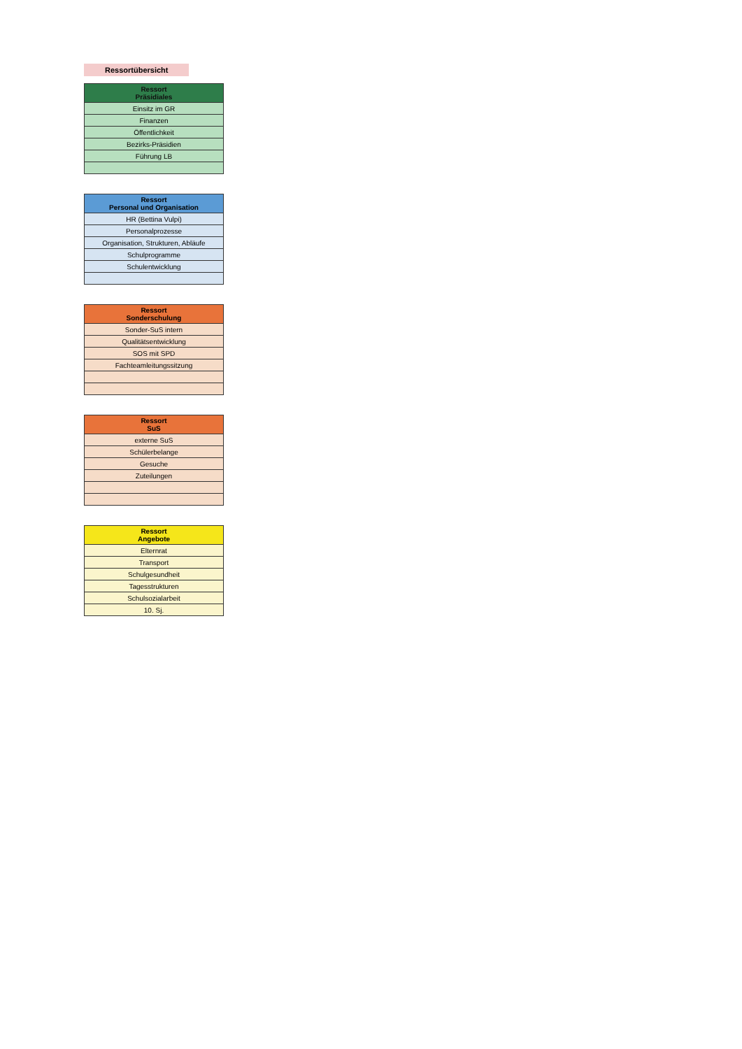Ressortübersicht
| Ressort Präsidiales |
| --- |
| Einsitz im GR |
| Finanzen |
| Öffentlichkeit |
| Bezirks-Präsidien |
| Führung LB |
| Ressort Personal und Organisation |
| --- |
| HR (Bettina Vulpi) |
| Personalprozesse |
| Organisation, Strukturen, Abläufe |
| Schulprogramme |
| Schulentwicklung |
| Ressort Sonderschulung |
| --- |
| Sonder-SuS intern |
| Qualitätsentwicklung |
| SOS mit SPD |
| Fachteamleitungssitzung |
| Ressort SuS |
| --- |
| externe SuS |
| Schülerbelange |
| Gesuche |
| Zuteilungen |
| Ressort Angebote |
| --- |
| Elternrat |
| Transport |
| Schulgesundheit |
| Tagesstrukturen |
| Schulsozialarbeit |
| 10. Sj. |